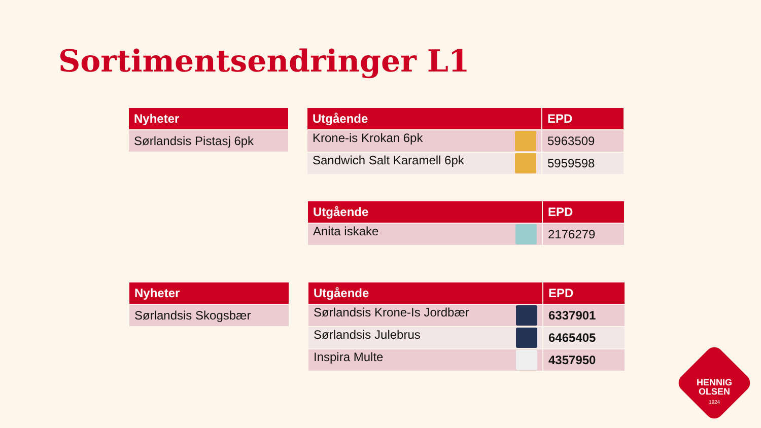Sortimentsendringer L1
| Nyheter |
| --- |
| Sørlandsis Pistasj 6pk |
| Utgående | EPD |
| --- | --- |
| Krone-is Krokan 6pk | 5963509 |
| Sandwich Salt Karamell 6pk | 5959598 |
| Utgående | EPD |
| --- | --- |
| Anita iskake | 2176279 |
| Nyheter |
| --- |
| Sørlandsis Skogsbær |
| Utgående | EPD |
| --- | --- |
| Sørlandsis Krone-Is Jordbær | 6337901 |
| Sørlandsis Julebrus | 6465405 |
| Inspira Multe | 4357950 |
HENNIG
OLSEN
1924